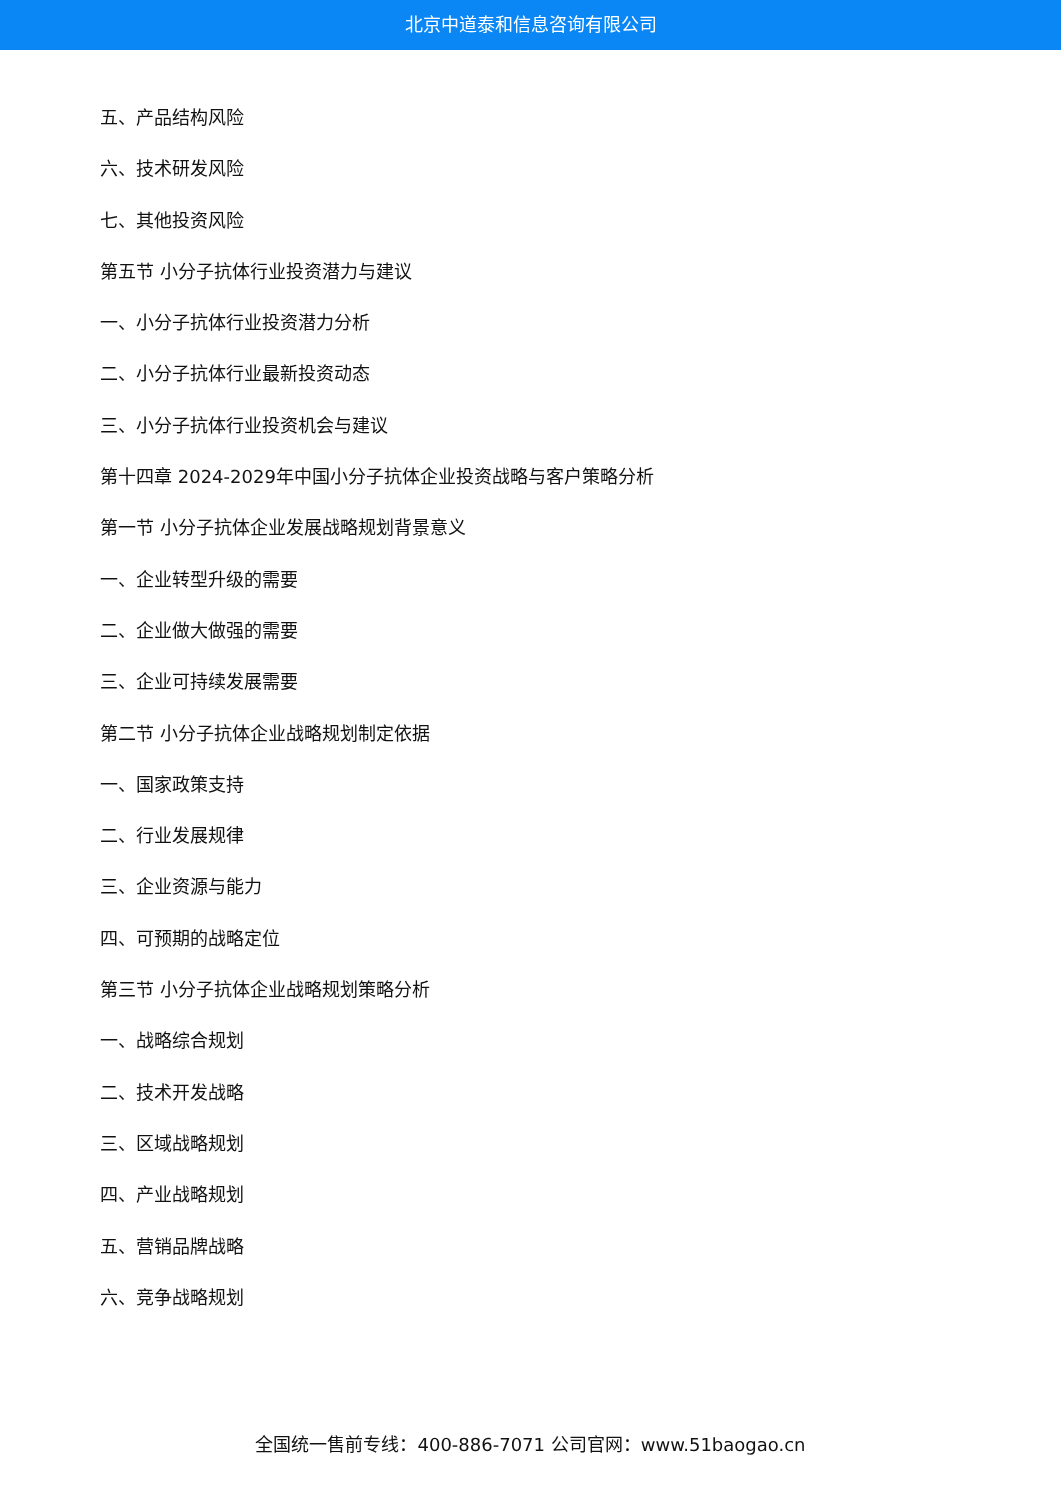北京中道泰和信息咨询有限公司
五、产品结构风险
六、技术研发风险
七、其他投资风险
第五节 小分子抗体行业投资潜力与建议
一、小分子抗体行业投资潜力分析
二、小分子抗体行业最新投资动态
三、小分子抗体行业投资机会与建议
第十四章 2024-2029年中国小分子抗体企业投资战略与客户策略分析
第一节 小分子抗体企业发展战略规划背景意义
一、企业转型升级的需要
二、企业做大做强的需要
三、企业可持续发展需要
第二节 小分子抗体企业战略规划制定依据
一、国家政策支持
二、行业发展规律
三、企业资源与能力
四、可预期的战略定位
第三节 小分子抗体企业战略规划策略分析
一、战略综合规划
二、技术开发战略
三、区域战略规划
四、产业战略规划
五、营销品牌战略
六、竞争战略规划
全国统一售前专线：400-886-7071 公司官网：www.51baogao.cn